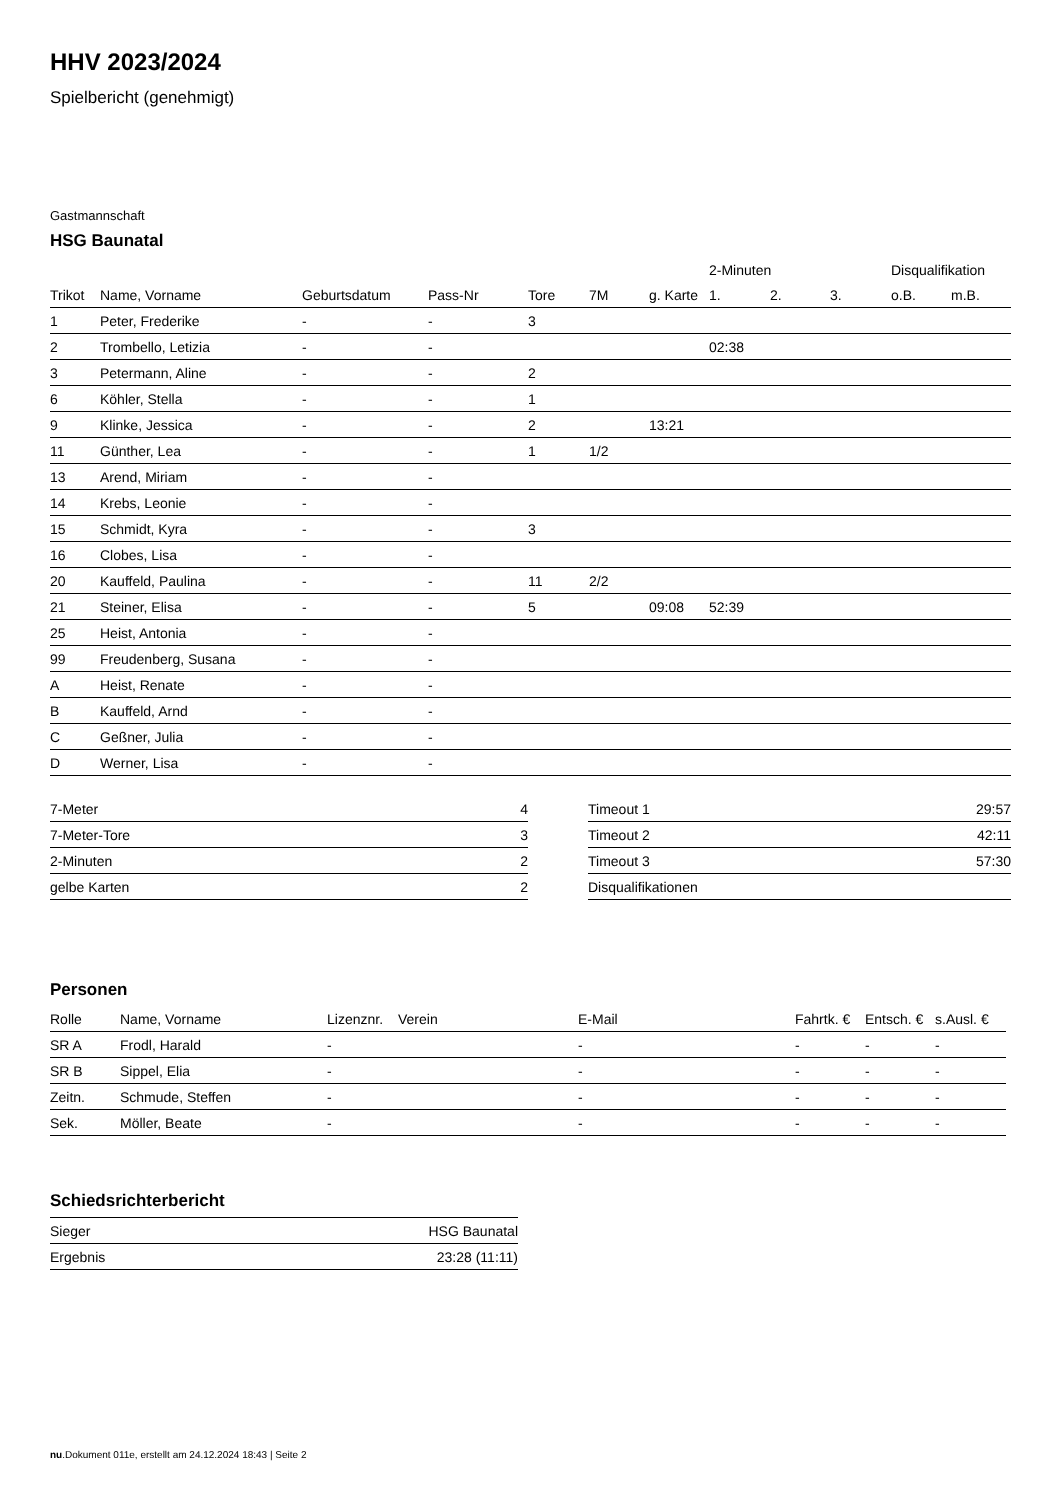HHV 2023/2024
Spielbericht (genehmigt)
Gastmannschaft
HSG Baunatal
| | | | | | | | 2-Minuten | | | Disqualifikation | |
| --- | --- | --- | --- | --- | --- | --- | --- | --- | --- | --- | --- |
| Trikot | Name, Vorname | Geburtsdatum | Pass-Nr | Tore | 7M | g. Karte | 1. | 2. | 3. | o.B. | m.B. |
| 1 | Peter, Frederike | - | - | 3 | | | | | | | |
| 2 | Trombello, Letizia | - | - | | | | 02:38 | | | | |
| 3 | Petermann, Aline | - | - | 2 | | | | | | | |
| 6 | Köhler, Stella | - | - | 1 | | | | | | | |
| 9 | Klinke, Jessica | - | - | 2 | | 13:21 | | | | | |
| 11 | Günther, Lea | - | - | 1 | 1/2 | | | | | | |
| 13 | Arend, Miriam | - | - | | | | | | | | |
| 14 | Krebs, Leonie | - | - | | | | | | | | |
| 15 | Schmidt, Kyra | - | - | 3 | | | | | | | |
| 16 | Clobes, Lisa | - | - | | | | | | | | |
| 20 | Kauffeld, Paulina | - | - | 11 | 2/2 | | | | | | |
| 21 | Steiner, Elisa | - | - | 5 | | 09:08 | 52:39 | | | | |
| 25 | Heist, Antonia | - | - | | | | | | | | |
| 99 | Freudenberg, Susana | - | - | | | | | | | | |
| A | Heist, Renate | - | - | | | | | | | | |
| B | Kauffeld, Arnd | - | - | | | | | | | | |
| C | Geßner, Julia | - | - | | | | | | | | |
| D | Werner, Lisa | - | - | | | | | | | | |
| 7-Meter | 4 |
| 7-Meter-Tore | 3 |
| 2-Minuten | 2 |
| gelbe Karten | 2 |
| Timeout 1 | 29:57 |
| Timeout 2 | 42:11 |
| Timeout 3 | 57:30 |
| Disqualifikationen | |
Personen
| Rolle | Name, Vorname | Lizenznr. | Verein | E-Mail | Fahrtk. € | Entsch. € | s.Ausl. € |
| --- | --- | --- | --- | --- | --- | --- | --- |
| SR A | Frodl, Harald | - | | - | - | - | - |
| SR B | Sippel, Elia | - | | - | - | - | - |
| Zeitn. | Schmude, Steffen | - | | - | - | - | - |
| Sek. | Möller, Beate | - | | - | - | - | - |
Schiedsrichterbericht
| Sieger | HSG Baunatal |
| Ergebnis | 23:28 (11:11) |
nu.Dokument 011e, erstellt am 24.12.2024 18:43 | Seite 2